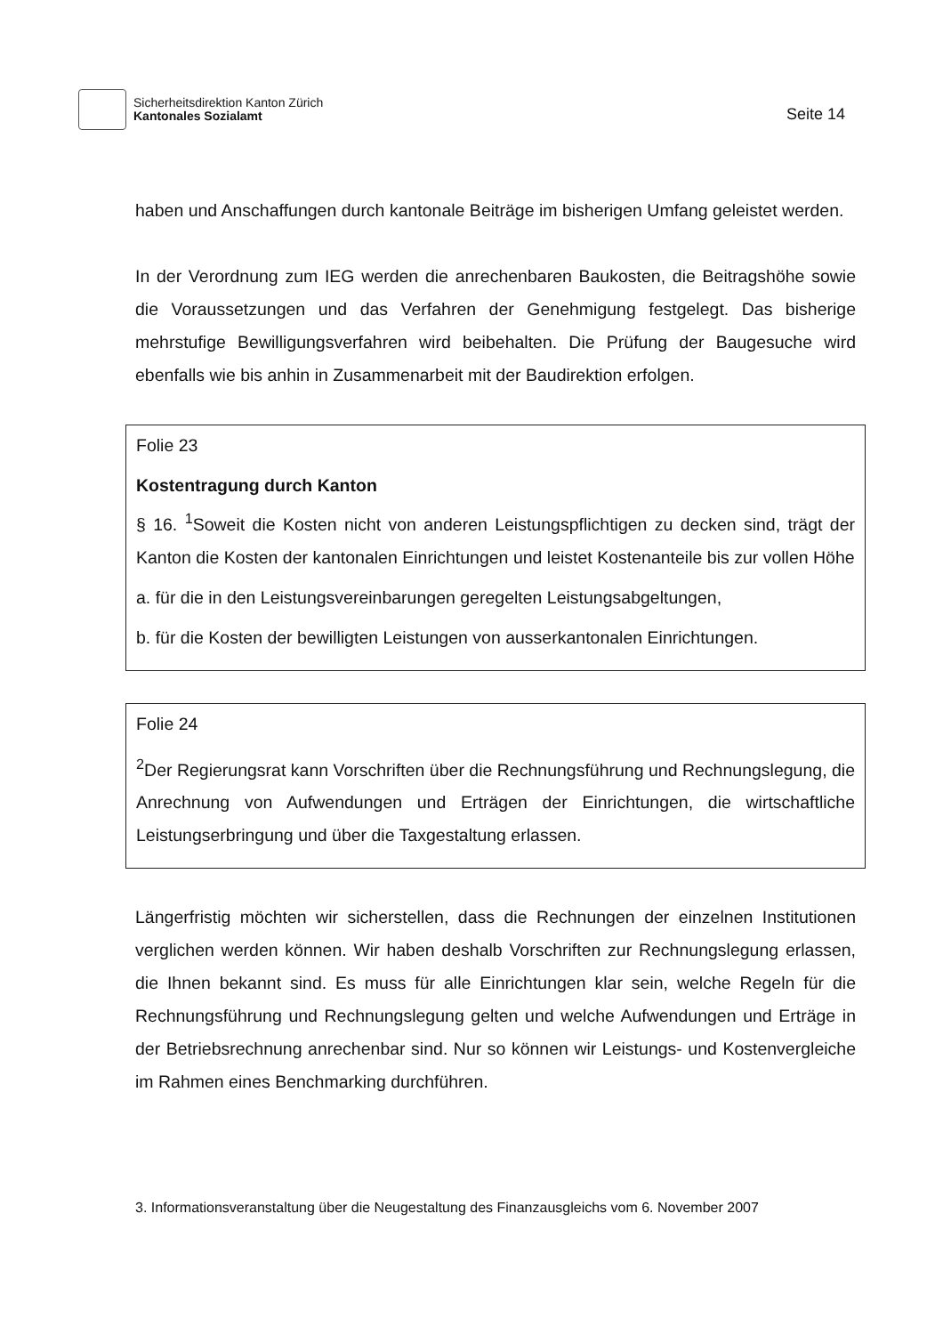Sicherheitsdirektion Kanton Zürich
Kantonales Sozialamt
Seite 14
haben und Anschaffungen durch kantonale Beiträge im bisherigen Umfang geleistet werden.
In der Verordnung zum IEG werden die anrechenbaren Baukosten, die Beitragshöhe sowie die Voraussetzungen und das Verfahren der Genehmigung festgelegt. Das bisherige mehrstufige Bewilligungsverfahren wird beibehalten. Die Prüfung der Baugesuche wird ebenfalls wie bis anhin in Zusammenarbeit mit der Baudirektion erfolgen.
Folie 23
Kostentragung durch Kanton
§ 16. <sup>1</sup>Soweit die Kosten nicht von anderen Leistungspflichtigen zu decken sind, trägt der Kanton die Kosten der kantonalen Einrichtungen und leistet Kostenanteile bis zur vollen Höhe
a. für die in den Leistungsvereinbarungen geregelten Leistungsabgeltungen,
b. für die Kosten der bewilligten Leistungen von ausserkantonalen Einrichtungen.
Folie 24
<sup>2</sup> Der Regierungsrat kann Vorschriften über die Rechnungsführung und Rechnungslegung, die Anrechnung von Aufwendungen und Erträgen der Einrichtungen, die wirtschaftliche Leistungserbringung und über die Taxgestaltung erlassen.
Längerfristig möchten wir sicherstellen, dass die Rechnungen der einzelnen Institutionen verglichen werden können. Wir haben deshalb Vorschriften zur Rechnungslegung erlassen, die Ihnen bekannt sind. Es muss für alle Einrichtungen klar sein, welche Regeln für die Rechnungsführung und Rechnungslegung gelten und welche Aufwendungen und Erträge in der Betriebsrechnung anrechenbar sind. Nur so können wir Leistungs- und Kostenvergleiche im Rahmen eines Benchmarking durchführen.
3. Informationsveranstaltung über die Neugestaltung des Finanzausgleichs vom 6. November 2007